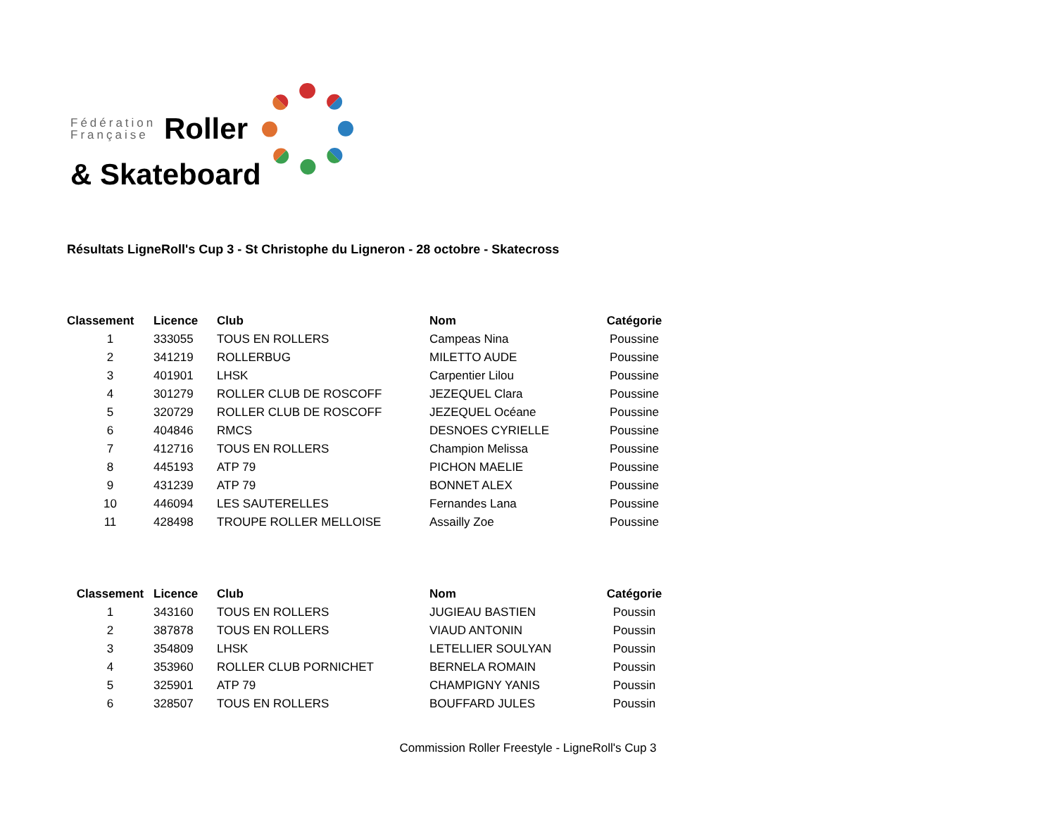Fédération
Française
Roller
& Skateboard
Résultats LigneRoll's Cup 3 - St Christophe du Ligneron - 28 octobre - Skatecross
| Classement | Licence | Club | Nom | Catégorie |
| --- | --- | --- | --- | --- |
| 1 | 333055 | TOUS EN ROLLERS | Campeas Nina | Poussine |
| 2 | 341219 | ROLLERBUG | MILETTO AUDE | Poussine |
| 3 | 401901 | LHSK | Carpentier Lilou | Poussine |
| 4 | 301279 | ROLLER CLUB DE ROSCOFF | JEZEQUEL Clara | Poussine |
| 5 | 320729 | ROLLER CLUB DE ROSCOFF | JEZEQUEL Océane | Poussine |
| 6 | 404846 | RMCS | DESNOES CYRIELLE | Poussine |
| 7 | 412716 | TOUS EN ROLLERS | Champion Melissa | Poussine |
| 8 | 445193 | ATP 79 | PICHON MAELIE | Poussine |
| 9 | 431239 | ATP 79 | BONNET ALEX | Poussine |
| 10 | 446094 | LES SAUTERELLES | Fernandes Lana | Poussine |
| 11 | 428498 | TROUPE ROLLER MELLOISE | Assailly Zoe | Poussine |
| Classement | Licence | Club | Nom | Catégorie |
| --- | --- | --- | --- | --- |
| 1 | 343160 | TOUS EN ROLLERS | JUGIEAU BASTIEN | Poussin |
| 2 | 387878 | TOUS EN ROLLERS | VIAUD ANTONIN | Poussin |
| 3 | 354809 | LHSK | LETELLIER SOULYAN | Poussin |
| 4 | 353960 | ROLLER CLUB PORNICHET | BERNELA ROMAIN | Poussin |
| 5 | 325901 | ATP 79 | CHAMPIGNY YANIS | Poussin |
| 6 | 328507 | TOUS EN ROLLERS | BOUFFARD JULES | Poussin |
Commission Roller Freestyle - LigneRoll's Cup 3